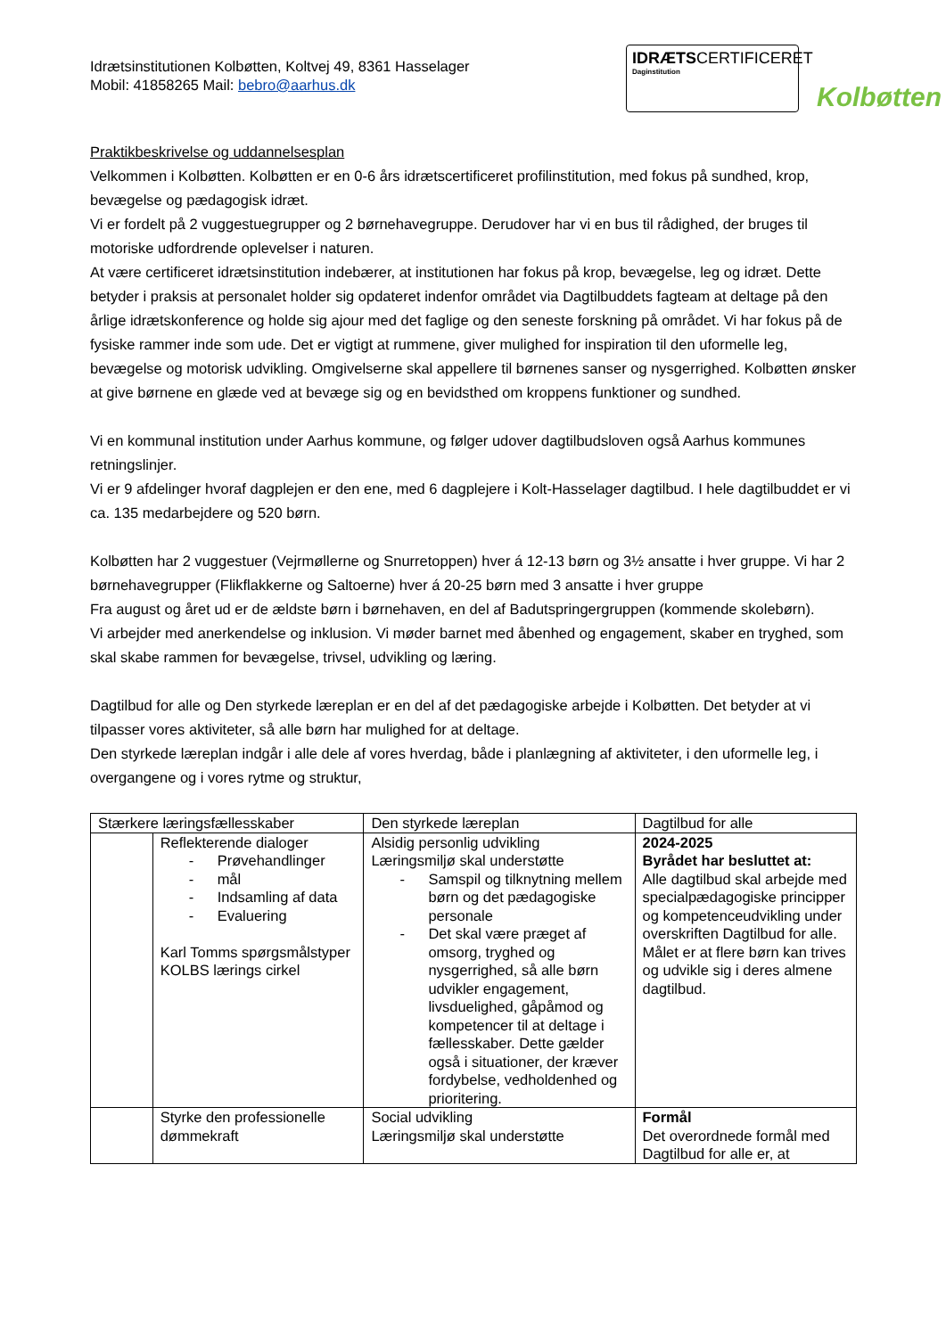Idrætsinstitutionen Kolbøtten, Koltvej 49, 8361 Hasselager
Mobil: 41858265 Mail: bebro@aarhus.dk
IDRÆTSCERTIFICERET
Daginstitution
Kolbøtten
Praktikbeskrivelse og uddannelsesplan
Velkommen i Kolbøtten. Kolbøtten er en 0-6 års idrætscertificeret profilinstitution, med fokus på sundhed, krop, bevægelse og pædagogisk idræt.
Vi er fordelt på 2 vuggestuegrupper og 2 børnehavegruppe. Derudover har vi en bus til rådighed, der bruges til motoriske udfordrende oplevelser i naturen.
At være certificeret idrætsinstitution indebærer, at institutionen har fokus på krop, bevægelse, leg og idræt. Dette betyder i praksis at personalet holder sig opdateret indenfor området via Dagtilbuddets fagteam at deltage på den årlige idrætskonference og holde sig ajour med det faglige og den seneste forskning på området. Vi har fokus på de fysiske rammer inde som ude. Det er vigtigt at rummene, giver mulighed for inspiration til den uformelle leg, bevægelse og motorisk udvikling. Omgivelserne skal appellere til børnenes sanser og nysgerrighed. Kolbøtten ønsker at give børnene en glæde ved at bevæge sig og en bevidsthed om kroppens funktioner og sundhed.
Vi en kommunal institution under Aarhus kommune, og følger udover dagtilbudsloven også Aarhus kommunes retningslinjer.
Vi er 9 afdelinger hvoraf dagplejen er den ene, med 6 dagplejere i Kolt-Hasselager dagtilbud. I hele dagtilbuddet er vi ca. 135 medarbejdere og 520 børn.
Kolbøtten har 2 vuggestuer (Vejrmøllerne og Snurretoppen) hver á 12-13 børn og 3½ ansatte i hver gruppe. Vi har 2 børnehavegrupper (Flikflakkerne og Saltoerne) hver á 20-25 børn med 3 ansatte i hver gruppe
Fra august og året ud er de ældste børn i børnehaven, en del af Badutspringergruppen (kommende skolebørn).
Vi arbejder med anerkendelse og inklusion. Vi møder barnet med åbenhed og engagement, skaber en tryghed, som skal skabe rammen for bevægelse, trivsel, udvikling og læring.
Dagtilbud for alle og Den styrkede læreplan er en del af det pædagogiske arbejde i Kolbøtten. Det betyder at vi tilpasser vores aktiviteter, så alle børn har mulighed for at deltage.
Den styrkede læreplan indgår i alle dele af vores hverdag, både i planlægning af aktiviteter, i den uformelle leg, i overgangene og i vores rytme og struktur,
| Stærkere læringsfællesskaber | | Den styrkede læreplan | Dagtilbud for alle |
| | Reflekterende dialoger - Prøvehandlinger - mål - Indsamling af data - Evaluering Karl Tomms spørgsmålstyper KOLBS lærings cirkel | Alsidig personlig udvikling Læringsmiljø skal understøtte - Samspil og tilknytning mellem børn og det pædagogiske personale - Det skal være præget af omsorg, tryghed og nysgerrighed, så alle børn udvikler engagement, livsduelighed, gåpåmod og kompetencer til at deltage i fællesskaber. Dette gælder også i situationer, der kræver fordybelse, vedholdenhed og prioritering. | 2024-2025 Byrådet har besluttet at: Alle dagtilbud skal arbejde med specialpædagogiske principper og kompetenceudvikling under overskriften Dagtilbud for alle. Målet er at flere børn kan trives og udvikle sig i deres almene dagtilbud. |
| | Styrke den professionelle dømmekraft | Social udvikling Læringsmiljø skal understøtte | Formål Det overordnede formål med Dagtilbud for alle er, at |